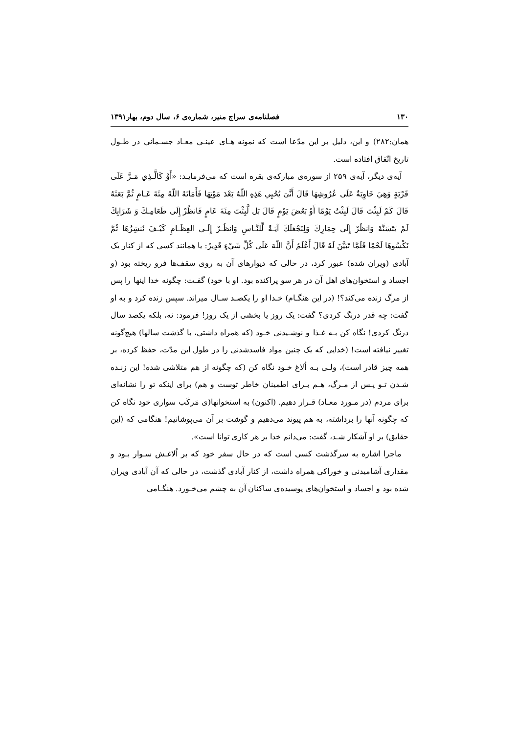۱۳۰ فصلنامه‌ی سراج منیر، شماره‌ی ۶، سال دوم، بهار۱۳۹۱
همان:۲۸۲) و این، دلیل بر این مدّعا است که نمونه هـای عینـی معـاد جسـمانی در طـول تاریخ اتّفاق افتاده است.
آیه‌ی دیگر، آیه‌ی ۲۵۹ از سوره‌ی مبارکه‌ی بقره است که می‌فرمایـد: «أَوْ كَالَّـذِي مَـرَّ عَلَى قَرْيَةٍ وَهِيَ خَاوِيَةٌ عَلَى عُرُوشِهَا قَالَ أَنَّىَ يُحْيِي هَذِهِ اللّهُ بَعْدَ مَوْتِهَا فَأَمَاتَهُ اللّهُ مِئَةَ عَـامٍ ثُمَّ بَعَثَهُ قَالَ كَمْ لَبِثْتَ قَالَ لَبِثْتُ يَوْمًا أَوْ بَعْضَ يَوْمٍ قَالَ بَل لَّبِثْتَ مِئَةَ عَامٍ فَانظُرْ إِلَى طَعَامِـكَ وَ شَرَابِكَ لَمْ يَتَسَنَّهْ وَانظُرْ إِلَى حِمَارِكَ وَلِنَجْعَلَكَ آيَـةً لِّلنَّـاسِ وَانظُـرْ إِلَـى العِظَـامِ كَيْـفَ نُنشِزُهَا ثُمَّ نَكْسُوهَا لَحْمًا فَلَمَّا تَبَيَّنَ لَهُ قَالَ أَعْلَمُ أَنَّ اللّهَ عَلَى كُلِّ شَيْءٍ قَدِيرٌ: یا همانند کسی که از کنار یک آبادی (ویران شده) عبور کرد، در حالی که دیوارهای آن به روی سقف‌ها فرو ریخته بود (و اجساد و استخوان‌های اهل آن در هر سو پراکنده بود. او با خود) گفـت: چگونه خدا اینها را پس از مرگ زنده می‌کند؟! (در این هنگـام) خـدا او را یکصـد سـال میراند. سپس زنده کرد و به او گفت: چه قدر درنگ کردی؟ گفت: یک روز یا بخشی از یک روز! فرمود: نه، بلکه یکصد سال درنگ کردی! نگاه کن بـه غـذا و نوشـیدنی خـود (که همراه داشتی، با گذشت سالها) هیچ‌گونه تغییر نیافته است! (خدایی که یک چنین مواد فاسدشدنی را در طول این مدّت، حفظ کرده، بر همه چیز قادر است)، ولـی بـه اُلاغ خـود نگاه کن (که چگونه از هم متلاشی شده! این زنـده شـدن تـو پـس از مـرگ، هـم بـرای اطمینان خاطر توست و هم) برای اینکه تو را نشانه‌ای برای مردم (در مـورد معـاد) قـرار دهیم. (اکنون) به استخوانها(ی مَرکَب سواری خود نگاه کن که چگونه آنها را برداشته، به هم پیوند می‌دهیم و گوشت بر آن می‌پوشانیم! هنگامی که (این حقایق) بر او آشکار شـد، گفت: می‌دانم خدا بر هر کاری توانا است».
ماجرا اشاره به سرگذشت کسی است که در حال سفر خود که بر اُلاغـش سـوار بـود و مقداری آشامیدنی و خوراکی همراه داشت، از کنار آبادی گذشت، در حالی که آن آبادی ویران شده بود و اجساد و استخوان‌های پوسیده‌ی ساکنان آن به چشم می‌خـورد. هنگـامی